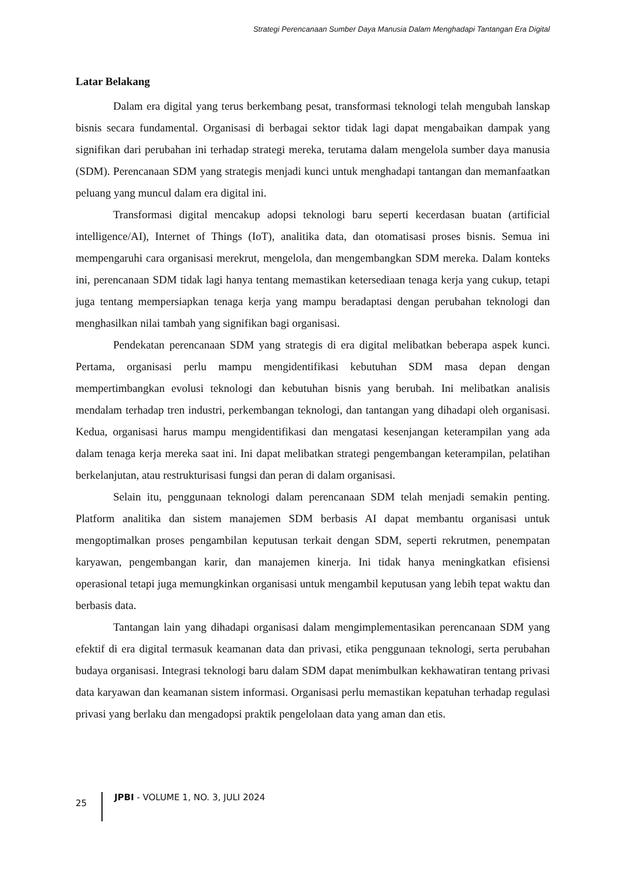Strategi Perencanaan Sumber Daya Manusia Dalam Menghadapi Tantangan Era Digital
Latar Belakang
Dalam era digital yang terus berkembang pesat, transformasi teknologi telah mengubah lanskap bisnis secara fundamental. Organisasi di berbagai sektor tidak lagi dapat mengabaikan dampak yang signifikan dari perubahan ini terhadap strategi mereka, terutama dalam mengelola sumber daya manusia (SDM). Perencanaan SDM yang strategis menjadi kunci untuk menghadapi tantangan dan memanfaatkan peluang yang muncul dalam era digital ini.
Transformasi digital mencakup adopsi teknologi baru seperti kecerdasan buatan (artificial intelligence/AI), Internet of Things (IoT), analitika data, dan otomatisasi proses bisnis. Semua ini mempengaruhi cara organisasi merekrut, mengelola, dan mengembangkan SDM mereka. Dalam konteks ini, perencanaan SDM tidak lagi hanya tentang memastikan ketersediaan tenaga kerja yang cukup, tetapi juga tentang mempersiapkan tenaga kerja yang mampu beradaptasi dengan perubahan teknologi dan menghasilkan nilai tambah yang signifikan bagi organisasi.
Pendekatan perencanaan SDM yang strategis di era digital melibatkan beberapa aspek kunci. Pertama, organisasi perlu mampu mengidentifikasi kebutuhan SDM masa depan dengan mempertimbangkan evolusi teknologi dan kebutuhan bisnis yang berubah. Ini melibatkan analisis mendalam terhadap tren industri, perkembangan teknologi, dan tantangan yang dihadapi oleh organisasi. Kedua, organisasi harus mampu mengidentifikasi dan mengatasi kesenjangan keterampilan yang ada dalam tenaga kerja mereka saat ini. Ini dapat melibatkan strategi pengembangan keterampilan, pelatihan berkelanjutan, atau restrukturisasi fungsi dan peran di dalam organisasi.
Selain itu, penggunaan teknologi dalam perencanaan SDM telah menjadi semakin penting. Platform analitika dan sistem manajemen SDM berbasis AI dapat membantu organisasi untuk mengoptimalkan proses pengambilan keputusan terkait dengan SDM, seperti rekrutmen, penempatan karyawan, pengembangan karir, dan manajemen kinerja. Ini tidak hanya meningkatkan efisiensi operasional tetapi juga memungkinkan organisasi untuk mengambil keputusan yang lebih tepat waktu dan berbasis data.
Tantangan lain yang dihadapi organisasi dalam mengimplementasikan perencanaan SDM yang efektif di era digital termasuk keamanan data dan privasi, etika penggunaan teknologi, serta perubahan budaya organisasi. Integrasi teknologi baru dalam SDM dapat menimbulkan kekhawatiran tentang privasi data karyawan dan keamanan sistem informasi. Organisasi perlu memastikan kepatuhan terhadap regulasi privasi yang berlaku dan mengadopsi praktik pengelolaan data yang aman dan etis.
25
JPBI - VOLUME 1, NO. 3, JULI 2024